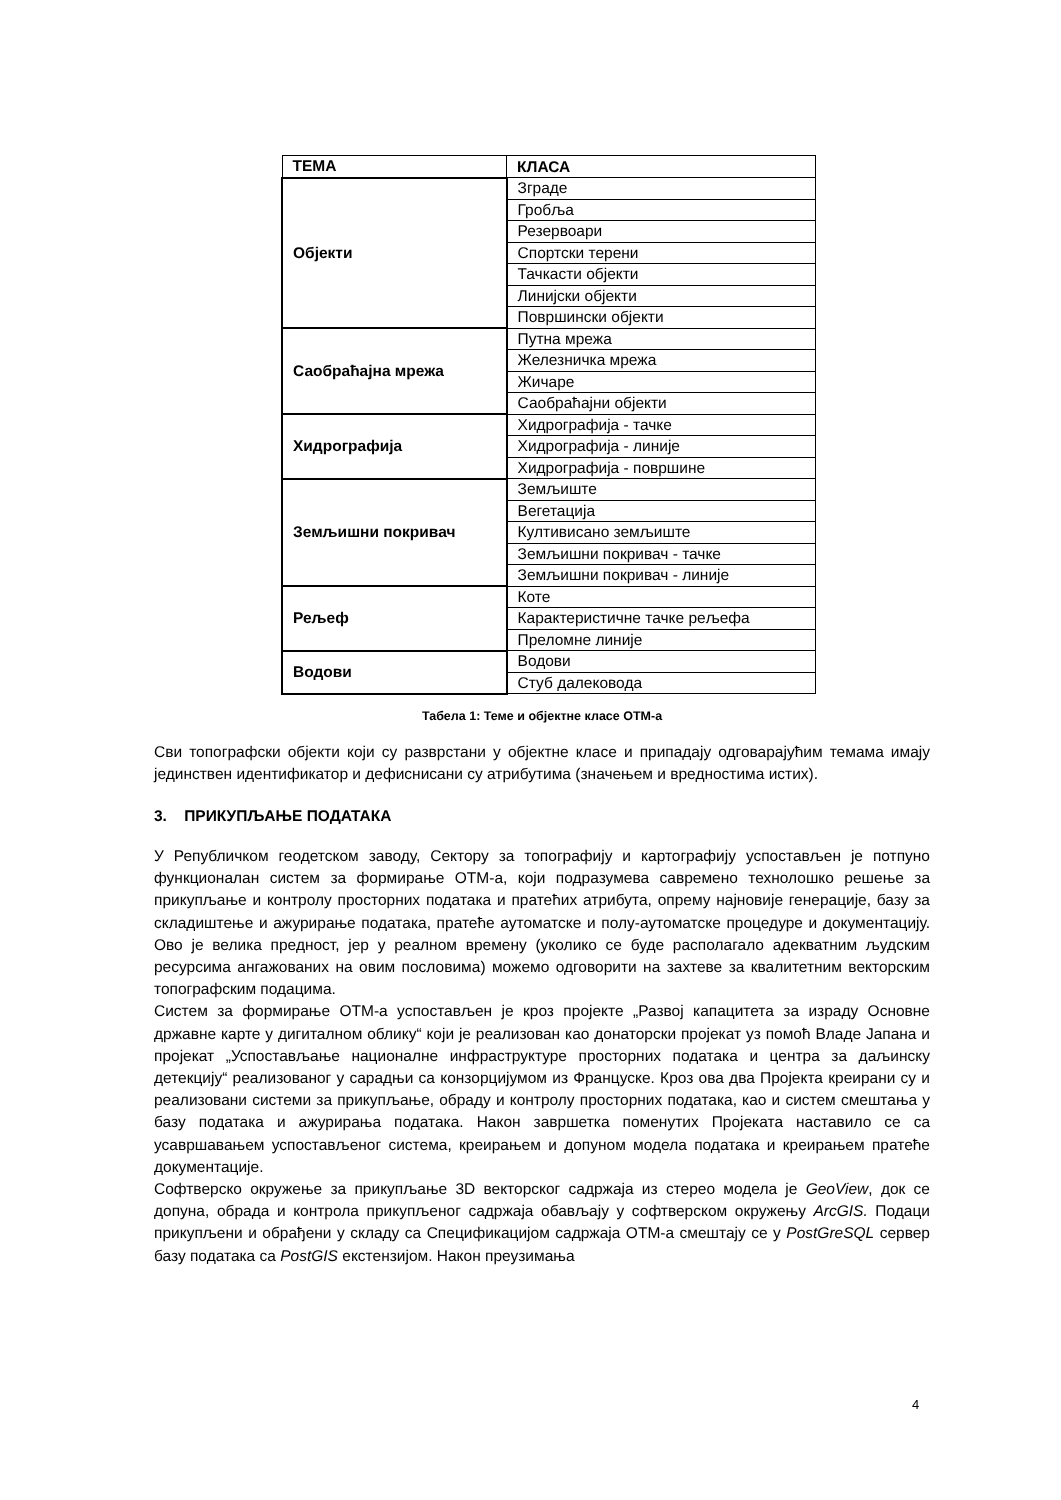| ТЕМА | КЛАСА |
| --- | --- |
| Објекти | Зграде |
| | Гробља |
| | Резервоари |
| | Спортски терени |
| | Тачкасти објекти |
| | Линијски објекти |
| | Површински објекти |
| Саобраћајна мрежа | Путна мрежа |
| | Железничка мрежа |
| | Жичаре |
| | Саобраћајни објекти |
| Хидрографија | Хидрографија - тачке |
| | Хидрографија - линије |
| | Хидрографија - површине |
| Земљишни покривач | Земљиште |
| | Вегетација |
| | Култивисано земљиште |
| | Земљишни покривач - тачке |
| | Земљишни покривач - линије |
| Рељеф | Коте |
| | Карактеристичне тачке рељефа |
| | Преломне линије |
| Водови | Водови |
| | Стуб далековода |
Табела 1: Теме и објектне класе ОТМ-а
Сви топографски објекти који су разврстани у објектне класе и припадају одговарајућим темама имају јединствен идентификатор и дефиснисани су атрибутима (значењем и вредностима истих).
3. ПРИКУПЉАЊЕ ПОДАТАКА
У Републичком геодетском заводу, Сектору за топографију и картографију успостављен је потпуно функционалан систем за формирање ОТМ-а, који подразумева савремено технолошко решење за прикупљање и контролу просторних података и пратећих атрибута, опрему најновије генерације, базу за складиштење и ажурирање података, пратеће аутоматске и полу-аутоматске процедуре и документацију. Ово је велика предност, јер у реалном времену (уколико се буде располагало адекватним људским ресурсима ангажованих на овим пословима) можемо одговорити на захтеве за квалитетним векторским топографским подацима.
Систем за формирање ОТМ-а успостављен је кроз пројекте „Развој капацитета за израду Основне државне карте у дигиталном облику“ који је реализован као донаторски пројекат уз помоћ Владе Јапана и пројекат „Успостављање националне инфраструктуре просторних података и центра за даљинску детекцију“ реализованог у сарадњи са конзорцијумом из Француске. Кроз ова два Пројекта креирани су и реализовани системи за прикупљање, обраду и контролу просторних података, као и систем смештања у базу података и ажурирања података. Након завршетка поменутих Пројеката наставило се са усавршавањем успостављеног система, креирањем и допуном модела података и креирањем пратеће документације.
Софтверско окружење за прикупљање 3D векторског садржаја из стерео модела је GeoView, док се допуна, обрада и контрола прикупљеног садржаја обављају у софтверском окружењу ArcGIS. Подаци прикупљени и обрађени у складу са Спецификацијом садржаја ОТМ-а смештају се у PostGreSQL сервер базу података са PostGIS екстензијом. Након преузимања
4